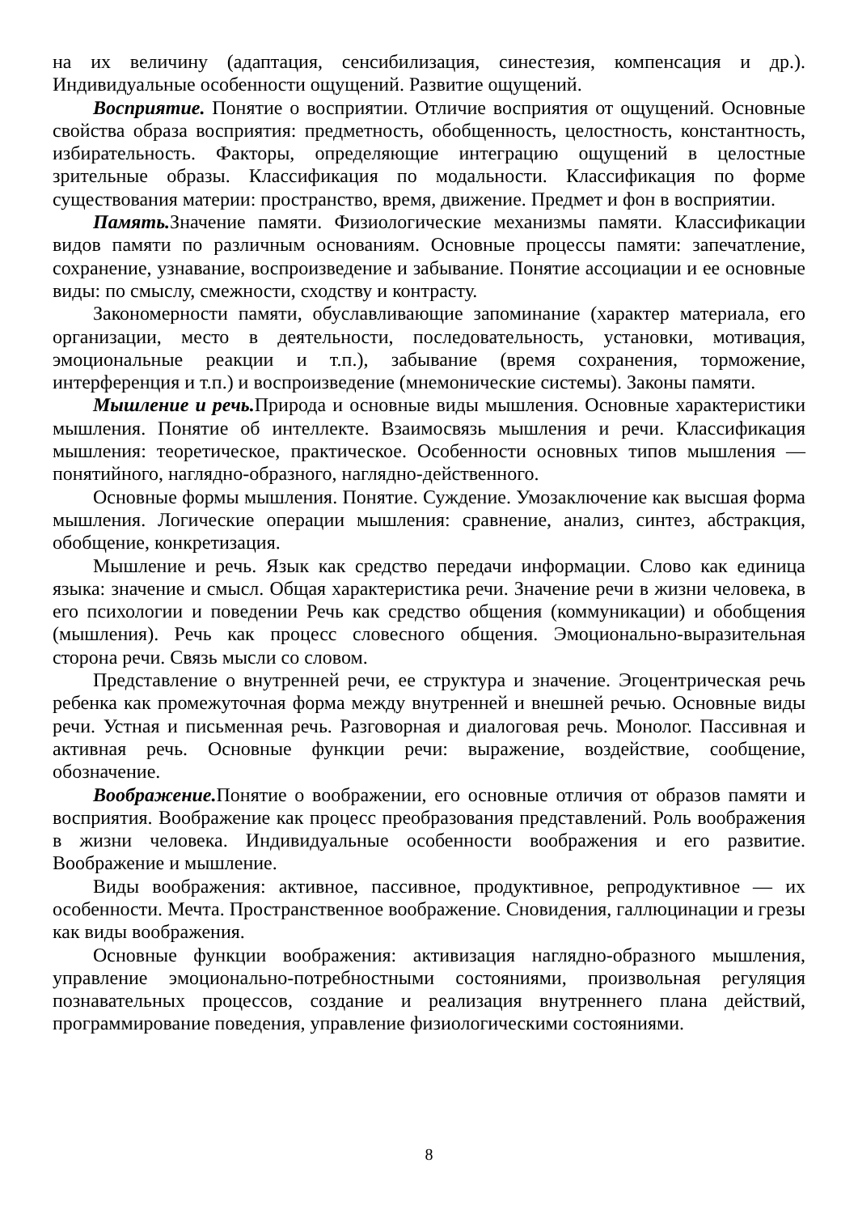на их величину (адаптация, сенсибилизация, синестезия, компенсация и др.). Индивидуальные особенности ощущений. Развитие ощущений.
Восприятие. Понятие о восприятии. Отличие восприятия от ощущений. Основные свойства образа восприятия: предметность, обобщенность, целостность, константность, избирательность. Факторы, определяющие интеграцию ощущений в целостные зрительные образы. Классификация по модальности. Классификация по форме существования материи: пространство, время, движение. Предмет и фон в восприятии.
Память. Значение памяти. Физиологические механизмы памяти. Классификации видов памяти по различным основаниям. Основные процессы памяти: запечатление, сохранение, узнавание, воспроизведение и забывание. Понятие ассоциации и ее основные виды: по смыслу, смежности, сходству и контрасту.
Закономерности памяти, обуславливающие запоминание (характер материала, его организации, место в деятельности, последовательность, установки, мотивация, эмоциональные реакции и т.п.), забывание (время сохранения, торможение, интерференция и т.п.) и воспроизведение (мнемонические системы). Законы памяти.
Мышление и речь. Природа и основные виды мышления. Основные характеристики мышления. Понятие об интеллекте. Взаимосвязь мышления и речи. Классификация мышления: теоретическое, практическое. Особенности основных типов мышления — понятийного, наглядно-образного, наглядно-действенного.
Основные формы мышления. Понятие. Суждение. Умозаключение как высшая форма мышления. Логические операции мышления: сравнение, анализ, синтез, абстракция, обобщение, конкретизация.
Мышление и речь. Язык как средство передачи информации. Слово как единица языка: значение и смысл. Общая характеристика речи. Значение речи в жизни человека, в его психологии и поведении Речь как средство общения (коммуникации) и обобщения (мышления). Речь как процесс словесного общения. Эмоционально-выразительная сторона речи. Связь мысли со словом.
Представление о внутренней речи, ее структура и значение. Эгоцентрическая речь ребенка как промежуточная форма между внутренней и внешней речью. Основные виды речи. Устная и письменная речь. Разговорная и диалоговая речь. Монолог. Пассивная и активная речь. Основные функции речи: выражение, воздействие, сообщение, обозначение.
Воображение. Понятие о воображении, его основные отличия от образов памяти и восприятия. Воображение как процесс преобразования представлений. Роль воображения в жизни человека. Индивидуальные особенности воображения и его развитие. Воображение и мышление.
Виды воображения: активное, пассивное, продуктивное, репродуктивное — их особенности. Мечта. Пространственное воображение. Сновидения, галлюцинации и грезы как виды воображения.
Основные функции воображения: активизация наглядно-образного мышления, управление эмоционально-потребностными состояниями, произвольная регуляция познавательных процессов, создание и реализация внутреннего плана действий, программирование поведения, управление физиологическими состояниями.
8